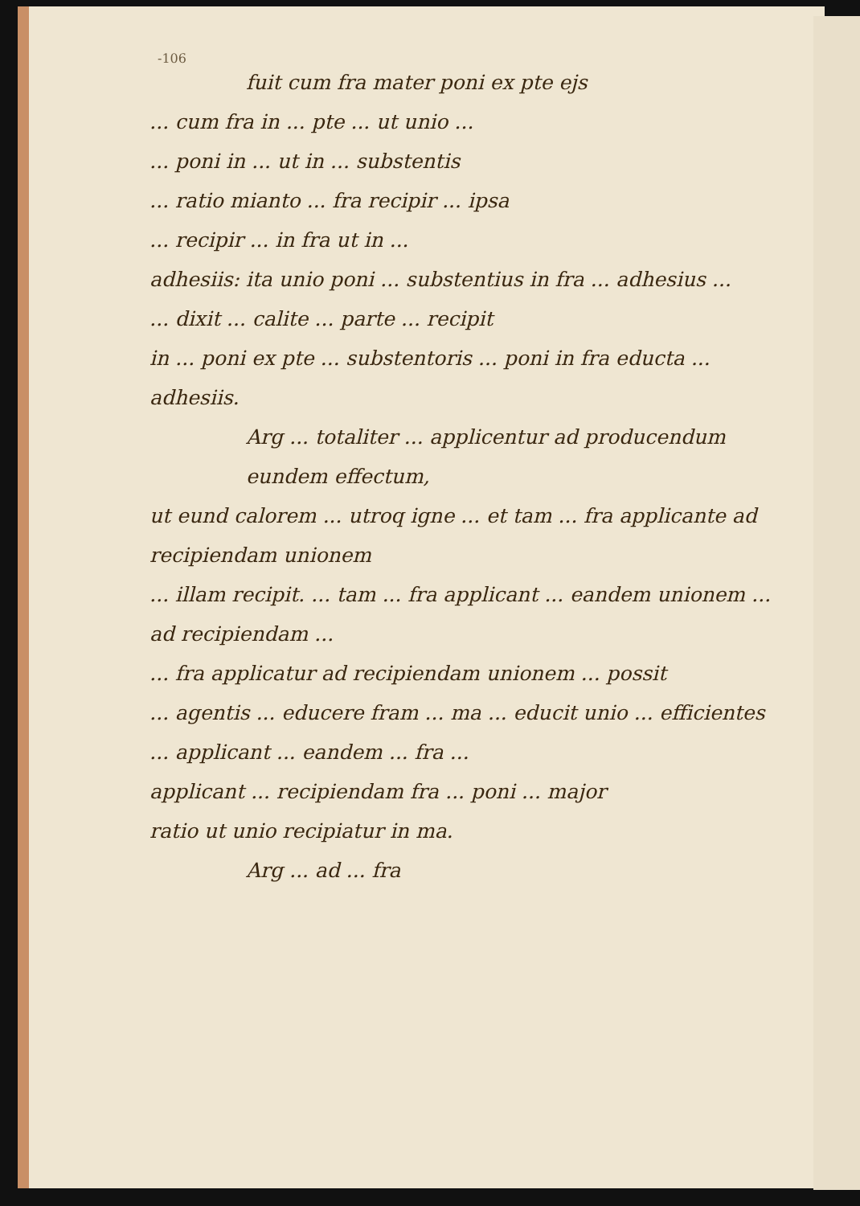-106
fuit cum fra mater poni ex pte ejs
... cum fra in ... pte ... ut unio ...
... poni in ... ut in ... substentis
... ratio mianto ... fra recipir ... ipsa
... recipir ... in fra ut in ...
adhesiis: ita unio poni ... substentius in fra ... adhesius ...
... dixit ... calite ... parte ... recipit
in ... poni ex pte ... substentoris ... poni in fra educta ...
adhesiis.
Arg ... totaliter ... applicentur ad producendum eundem effectum,
ut eund calorem ... utroq igne ... et tam ... fra applicante ad recipiendam unionem
... illam recipit. ... tam ... fra applicant ... eandem unionem ... ad recipiendam ...
... fra applicatur ad recipiendam unionem ... possit
... agentis ... educere fram ... ma ... educit unio ... efficientes ... applicant ... eandem ... fra ...
applicant ... recipiendam fra ... poni ... major
ratio ut unio recipiatur in ma.
Arg ... ad ... fra